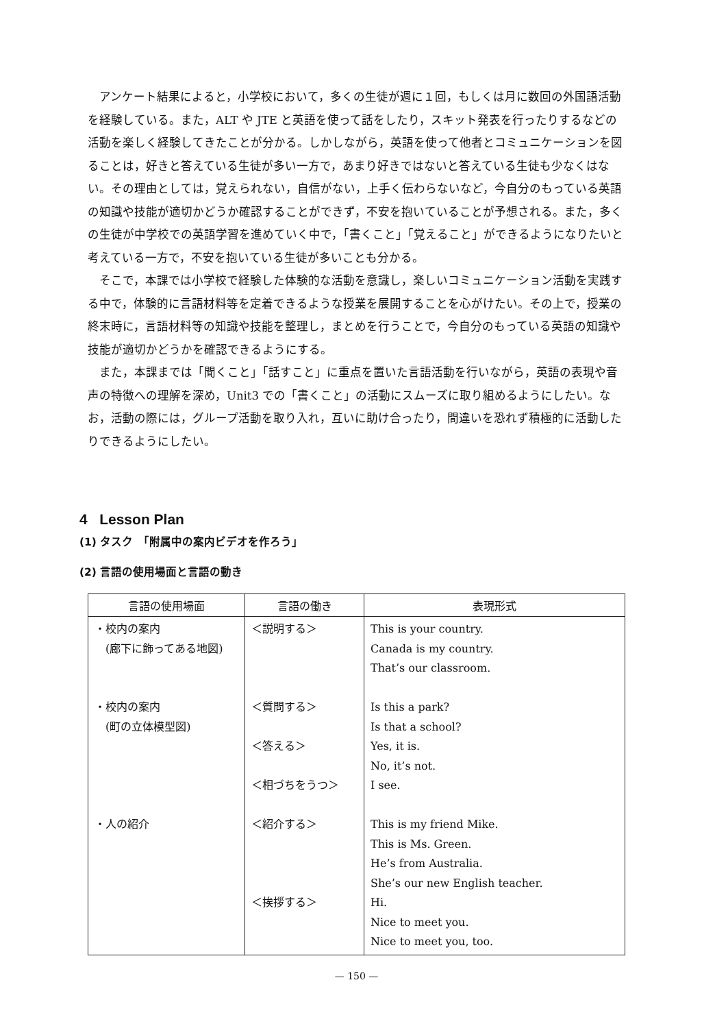アンケート結果によると，小学校において，多くの生徒が週に１回，もしくは月に数回の外国語活動を経験している。また，ALT や JTE と英語を使って話をしたり，スキット発表を行ったりするなどの活動を楽しく経験してきたことが分かる。しかしながら，英語を使って他者とコミュニケーションを図ることは，好きと答えている生徒が多い一方で，あまり好きではないと答えている生徒も少なくはない。その理由としては，覚えられない，自信がない，上手く伝わらないなど，今自分のもっている英語の知識や技能が適切かどうか確認することができず，不安を抱いていることが予想される。また，多くの生徒が中学校での英語学習を進めていく中で，「書くこと」「覚えること」ができるようになりたいと考えている一方で，不安を抱いている生徒が多いことも分かる。
そこで，本課では小学校で経験した体験的な活動を意識し，楽しいコミュニケーション活動を実践する中で，体験的に言語材料等を定着できるような授業を展開することを心がけたい。その上で，授業の終末時に，言語材料等の知識や技能を整理し，まとめを行うことで，今自分のもっている英語の知識や技能が適切かどうかを確認できるようにする。
また，本課までは「聞くこと」「話すこと」に重点を置いた言語活動を行いながら，英語の表現や音声の特徴への理解を深め，Unit3 での「書くこと」の活動にスムーズに取り組めるようにしたい。なお，活動の際には，グループ活動を取り入れ，互いに助け合ったり，間違いを恐れず積極的に活動したりできるようにしたい。
4 Lesson Plan
(1) タスク　「附属中の案内ビデオを作ろう」
(2) 言語の使用場面と言語の動き
| 言語の使用場面 | 言語の働き | 表現形式 |
| --- | --- | --- |
| ・校内の案内 (廊下に飾ってある地図) ・校内の案内 (町の立体模型図) ・人の紹介 | ＜説明する＞ ＜質問する＞ ＜答える＞ ＜相づちをうつ＞ ＜紹介する＞ ＜挨拶する＞ | This is your country. Canada is my country. That’s our classroom. Is this a park? Is that a school? Yes, it is. No, it’s not. I see. This is my friend Mike. This is Ms. Green. He’s from Australia. She’s our new English teacher. Hi. Nice to meet you. Nice to meet you, too. |
— 150 —